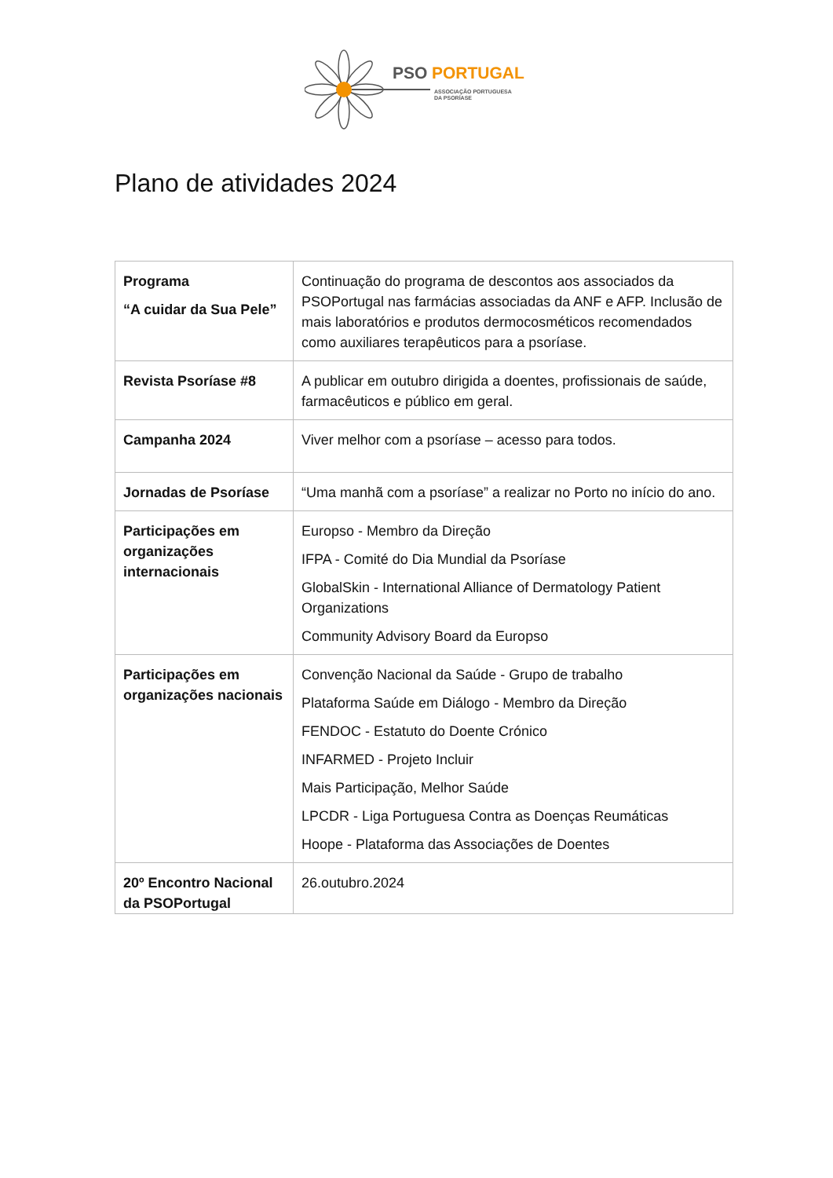PSO
PORTUGAL
ASSOCIAÇÃO PORTUGUESA
DA PSORÍASE
Plano de atividades 2024
| Programa “A cuidar da Sua Pele” | Continuação do programa de descontos aos associados da PSOPortugal nas farmácias associadas da ANF e AFP. Inclusão de mais laboratórios e produtos dermocosméticos recomendados como auxiliares terapêuticos para a psoríase. |
| Revista Psoríase #8 | A publicar em outubro dirigida a doentes, profissionais de saúde, farmacêuticos e público em geral. |
| Campanha 2024 | Viver melhor com a psoríase – acesso para todos. |
| Jornadas de Psoríase | “Uma manhã com a psoríase” a realizar no Porto no início do ano. |
| Participações em organizações internacionais | Europso - Membro da Direção IFPA - Comité do Dia Mundial da Psoríase GlobalSkin - International Alliance of Dermatology Patient Organizations Community Advisory Board da Europso |
| Participações em organizações nacionais | Convenção Nacional da Saúde - Grupo de trabalho Plataforma Saúde em Diálogo - Membro da Direção FENDOC - Estatuto do Doente Crónico INFARMED - Projeto Incluir Mais Participação, Melhor Saúde LPCDR - Liga Portuguesa Contra as Doenças Reumáticas Hoope - Plataforma das Associações de Doentes |
| 20º Encontro Nacional da PSOPortugal | 26.outubro.2024 |